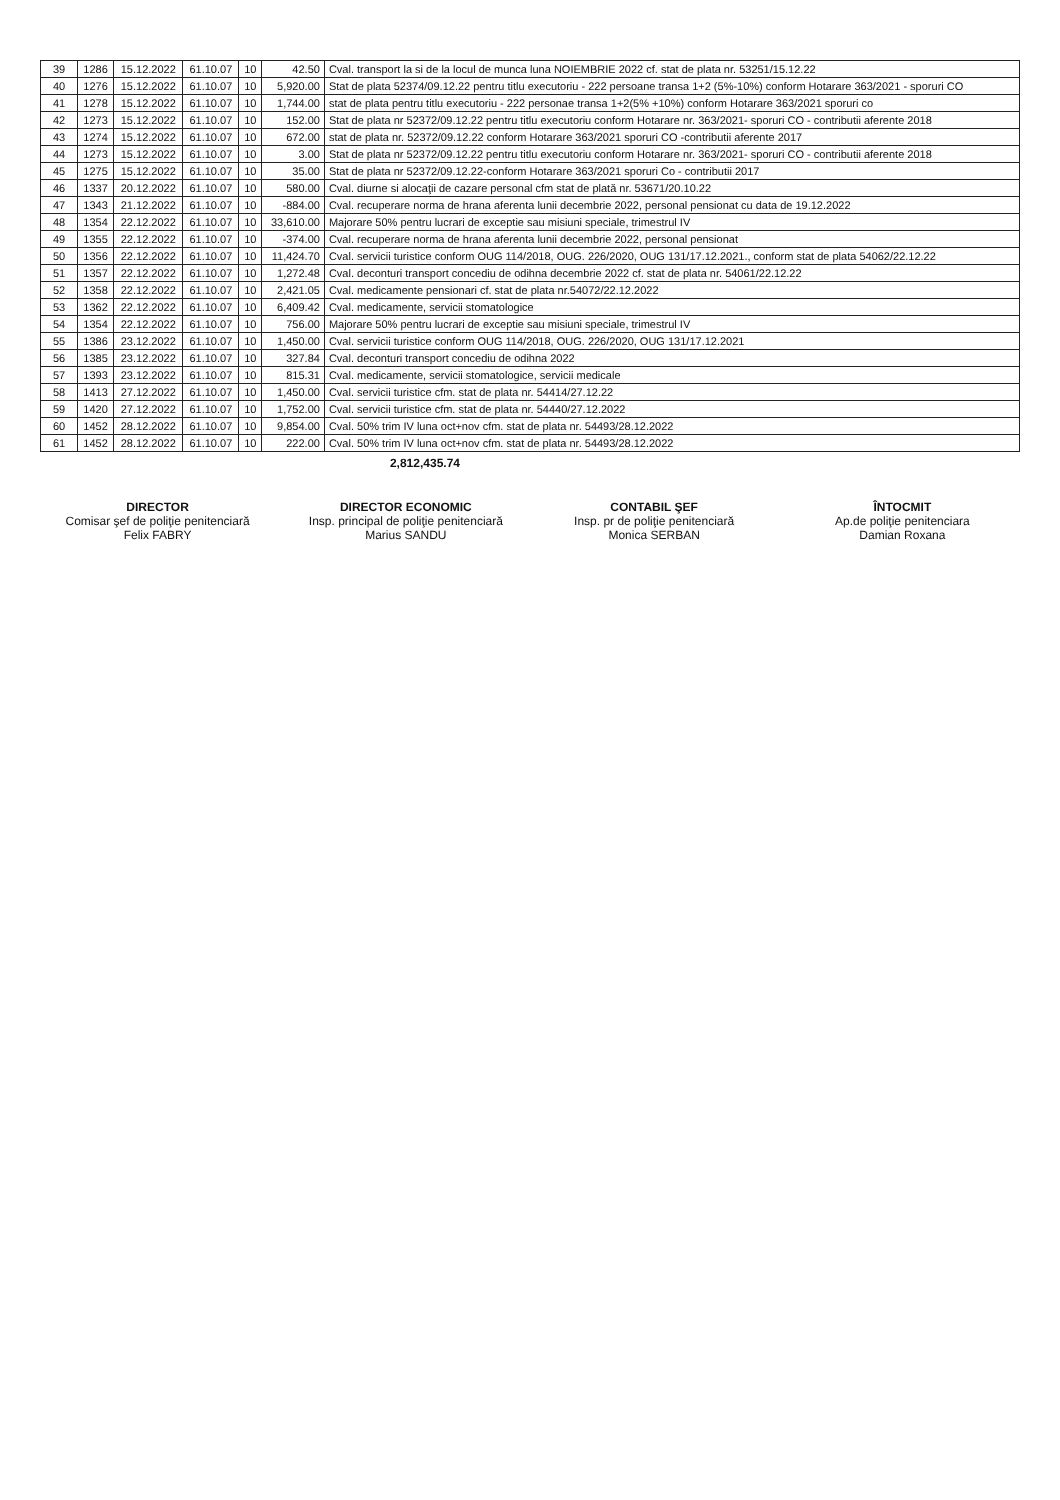| 39 | 1286 | 15.12.2022 | 61.10.07 | 10 | 42.50 | Cval. transport la si de la locul de munca luna NOIEMBRIE 2022 cf. stat de plata nr. 53251/15.12.22 |
| 40 | 1276 | 15.12.2022 | 61.10.07 | 10 | 5,920.00 | Stat de plata 52374/09.12.22 pentru titlu executoriu - 222 persoane transa 1+2 (5%-10%) conform Hotarare 363/2021 - sporuri CO |
| 41 | 1278 | 15.12.2022 | 61.10.07 | 10 | 1,744.00 | stat de plata pentru titlu executoriu - 222 personae transa 1+2(5% +10%) conform Hotarare 363/2021 sporuri co |
| 42 | 1273 | 15.12.2022 | 61.10.07 | 10 | 152.00 | Stat de plata nr 52372/09.12.22 pentru titlu executoriu conform Hotarare nr. 363/2021- sporuri CO - contributii aferente 2018 |
| 43 | 1274 | 15.12.2022 | 61.10.07 | 10 | 672.00 | stat de plata nr. 52372/09.12.22 conform Hotarare 363/2021 sporuri CO -contributii aferente 2017 |
| 44 | 1273 | 15.12.2022 | 61.10.07 | 10 | 3.00 | Stat de plata nr 52372/09.12.22 pentru titlu executoriu conform Hotarare nr. 363/2021- sporuri CO - contributii aferente 2018 |
| 45 | 1275 | 15.12.2022 | 61.10.07 | 10 | 35.00 | Stat de plata nr 52372/09.12.22-conform Hotarare 363/2021 sporuri Co - contributii 2017 |
| 46 | 1337 | 20.12.2022 | 61.10.07 | 10 | 580.00 | Cval. diurne si alocaţii de cazare personal cfm stat de plată nr. 53671/20.10.22 |
| 47 | 1343 | 21.12.2022 | 61.10.07 | 10 | -884.00 | Cval. recuperare norma de hrana aferenta lunii decembrie 2022, personal pensionat cu data de 19.12.2022 |
| 48 | 1354 | 22.12.2022 | 61.10.07 | 10 | 33,610.00 | Majorare 50% pentru lucrari de exceptie sau misiuni speciale, trimestrul IV |
| 49 | 1355 | 22.12.2022 | 61.10.07 | 10 | -374.00 | Cval. recuperare norma de hrana aferenta lunii decembrie 2022, personal pensionat |
| 50 | 1356 | 22.12.2022 | 61.10.07 | 10 | 11,424.70 | Cval. servicii turistice conform OUG 114/2018, OUG. 226/2020, OUG 131/17.12.2021., conform stat de plata 54062/22.12.22 |
| 51 | 1357 | 22.12.2022 | 61.10.07 | 10 | 1,272.48 | Cval. deconturi transport concediu de odihna decembrie 2022 cf. stat de plata nr. 54061/22.12.22 |
| 52 | 1358 | 22.12.2022 | 61.10.07 | 10 | 2,421.05 | Cval. medicamente pensionari cf. stat de plata nr.54072/22.12.2022 |
| 53 | 1362 | 22.12.2022 | 61.10.07 | 10 | 6,409.42 | Cval. medicamente, servicii stomatologice |
| 54 | 1354 | 22.12.2022 | 61.10.07 | 10 | 756.00 | Majorare 50% pentru lucrari de exceptie sau misiuni speciale, trimestrul IV |
| 55 | 1386 | 23.12.2022 | 61.10.07 | 10 | 1,450.00 | Cval. servicii turistice conform OUG 114/2018, OUG. 226/2020, OUG 131/17.12.2021 |
| 56 | 1385 | 23.12.2022 | 61.10.07 | 10 | 327.84 | Cval. deconturi transport concediu de odihna 2022 |
| 57 | 1393 | 23.12.2022 | 61.10.07 | 10 | 815.31 | Cval. medicamente, servicii stomatologice, servicii medicale |
| 58 | 1413 | 27.12.2022 | 61.10.07 | 10 | 1,450.00 | Cval. servicii turistice cfm. stat de plata nr. 54414/27.12.22 |
| 59 | 1420 | 27.12.2022 | 61.10.07 | 10 | 1,752.00 | Cval. servicii turistice cfm. stat de plata nr. 54440/27.12.2022 |
| 60 | 1452 | 28.12.2022 | 61.10.07 | 10 | 9,854.00 | Cval. 50% trim IV luna oct+nov cfm. stat de plata nr. 54493/28.12.2022 |
| 61 | 1452 | 28.12.2022 | 61.10.07 | 10 | 222.00 | Cval. 50% trim IV luna oct+nov cfm. stat de plata nr. 54493/28.12.2022 |
2,812,435.74
DIRECTOR
Comisar şef de poliţie penitenciară
Felix FABRY
DIRECTOR ECONOMIC
Insp. principal de poliţie penitenciară
Marius SANDU
CONTABIL ŞEF
Insp. pr de poliţie penitenciară
Monica SERBAN
ÎNTOCMIT
Ap.de poliţie penitenciara
Damian Roxana